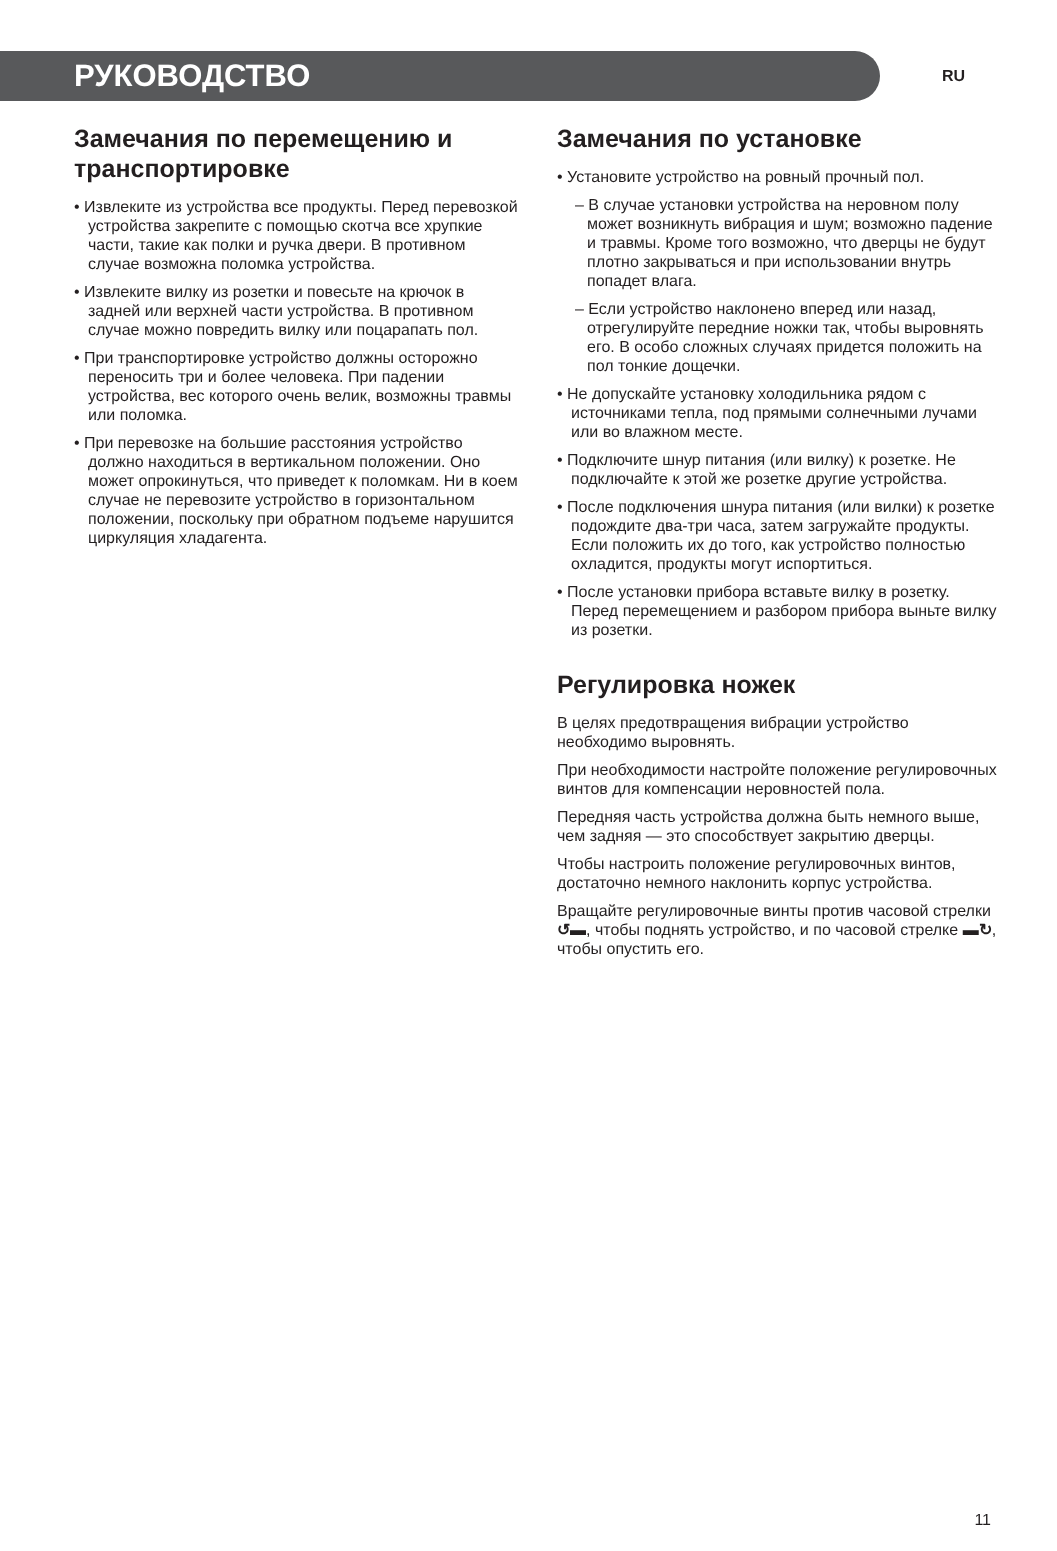РУКОВОДСТВО
RU
Замечания по перемещению и транспортировке
• Извлеките из устройства все продукты. Перед перевозкой устройства закрепите с помощью скотча все хрупкие части, такие как полки и ручка двери. В противном случае возможна поломка устройства.
• Извлеките вилку из розетки и повесьте на крючок в задней или верхней части устройства. В противном случае можно повредить вилку или поцарапать пол.
• При транспортировке устройство должны осторожно переносить три и более человека. При падении устройства, вес которого очень велик, возможны травмы или поломка.
• При перевозке на большие расстояния устройство должно находиться в вертикальном положении. Оно может опрокинуться, что приведет к поломкам. Ни в коем случае не перевозите устройство в горизонтальном положении, поскольку при обратном подъеме нарушится циркуляция хладагента.
Замечания по установке
• Установите устройство на ровный прочный пол.
– В случае установки устройства на неровном полу может возникнуть вибрация и шум; возможно падение и травмы. Кроме того возможно, что дверцы не будут плотно закрываться и при использовании внутрь попадет влага.
– Если устройство наклонено вперед или назад, отрегулируйте передние ножки так, чтобы выровнять его. В особо сложных случаях придется положить на пол тонкие дощечки.
• Не допускайте установку холодильника рядом с источниками тепла, под прямыми солнечными лучами или во влажном месте.
• Подключите шнур питания (или вилку) к розетке. Не подключайте к этой же розетке другие устройства.
• После подключения шнура питания (или вилки) к розетке подождите два-три часа, затем загружайте продукты. Если положить их до того, как устройство полностью охладится, продукты могут испортиться.
• После установки прибора вставьте вилку в розетку. Перед перемещением и разбором прибора выньте вилку из розетки.
Регулировка ножек
В целях предотвращения вибрации устройство необходимо выровнять.
При необходимости настройте положение регулировочных винтов для компенсации неровностей пола.
Передняя часть устройства должна быть немного выше, чем задняя — это способствует закрытию дверцы.
Чтобы настроить положение регулировочных винтов, достаточно немного наклонить корпус устройства.
Вращайте регулировочные винты против часовой стрелки ↺▬, чтобы поднять устройство, и по часовой стрелке ▬↻, чтобы опустить его.
11